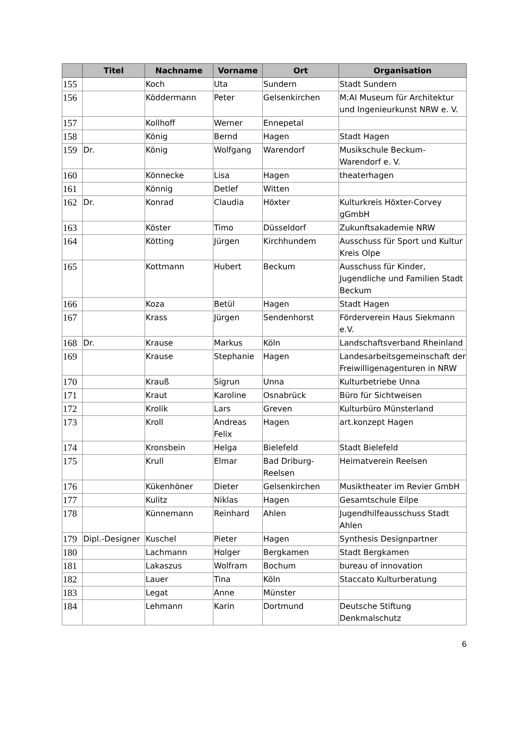| | Titel | Nachname | Vorname | Ort | Organisation |
| --- | --- | --- | --- | --- | --- |
| 155 | | Koch | Uta | Sundern | Stadt Sundern |
| 156 | | Köddermann | Peter | Gelsenkirchen | M:AI Museum für Architektur und Ingenieurkunst NRW e. V. |
| 157 | | Kollhoff | Werner | Ennepetal | |
| 158 | | König | Bernd | Hagen | Stadt Hagen |
| 159 | Dr. | König | Wolfgang | Warendorf | Musikschule Beckum-Warendorf e. V. |
| 160 | | Könnecke | Lisa | Hagen | theaterhagen |
| 161 | | Könnig | Detlef | Witten | |
| 162 | Dr. | Konrad | Claudia | Höxter | Kulturkreis Höxter-Corvey gGmbH |
| 163 | | Köster | Timo | Düsseldorf | Zukunftsakademie NRW |
| 164 | | Kötting | Jürgen | Kirchhundem | Ausschuss für Sport und Kultur Kreis Olpe |
| 165 | | Kottmann | Hubert | Beckum | Ausschuss für Kinder, Jugendliche und Familien Stadt Beckum |
| 166 | | Koza | Betül | Hagen | Stadt Hagen |
| 167 | | Krass | Jürgen | Sendenhorst | Förderverein Haus Siekmann e.V. |
| 168 | Dr. | Krause | Markus | Köln | Landschaftsverband Rheinland |
| 169 | | Krause | Stephanie | Hagen | Landesarbeitsgemeinschaft der Freiwilligenagenturen in NRW |
| 170 | | Krauß | Sigrun | Unna | Kulturbetriebe Unna |
| 171 | | Kraut | Karoline | Osnabrück | Büro für Sichtweisen |
| 172 | | Krolik | Lars | Greven | Kulturbüro Münsterland |
| 173 | | Kroll | Andreas Felix | Hagen | art.konzept Hagen |
| 174 | | Kronsbein | Helga | Bielefeld | Stadt Bielefeld |
| 175 | | Krull | Elmar | Bad Driburg-Reelsen | Heimatverein Reelsen |
| 176 | | Kükenhöner | Dieter | Gelsenkirchen | Musiktheater im Revier GmbH |
| 177 | | Kulitz | Niklas | Hagen | Gesamtschule Eilpe |
| 178 | | Künnemann | Reinhard | Ahlen | Jugendhilfeausschuss Stadt Ahlen |
| 179 | Dipl.-Designer | Kuschel | Pieter | Hagen | Synthesis Designpartner |
| 180 | | Lachmann | Holger | Bergkamen | Stadt Bergkamen |
| 181 | | Lakaszus | Wolfram | Bochum | bureau of innovation |
| 182 | | Lauer | Tina | Köln | Staccato Kulturberatung |
| 183 | | Legat | Anne | Münster | |
| 184 | | Lehmann | Karin | Dortmund | Deutsche Stiftung Denkmalschutz |
6